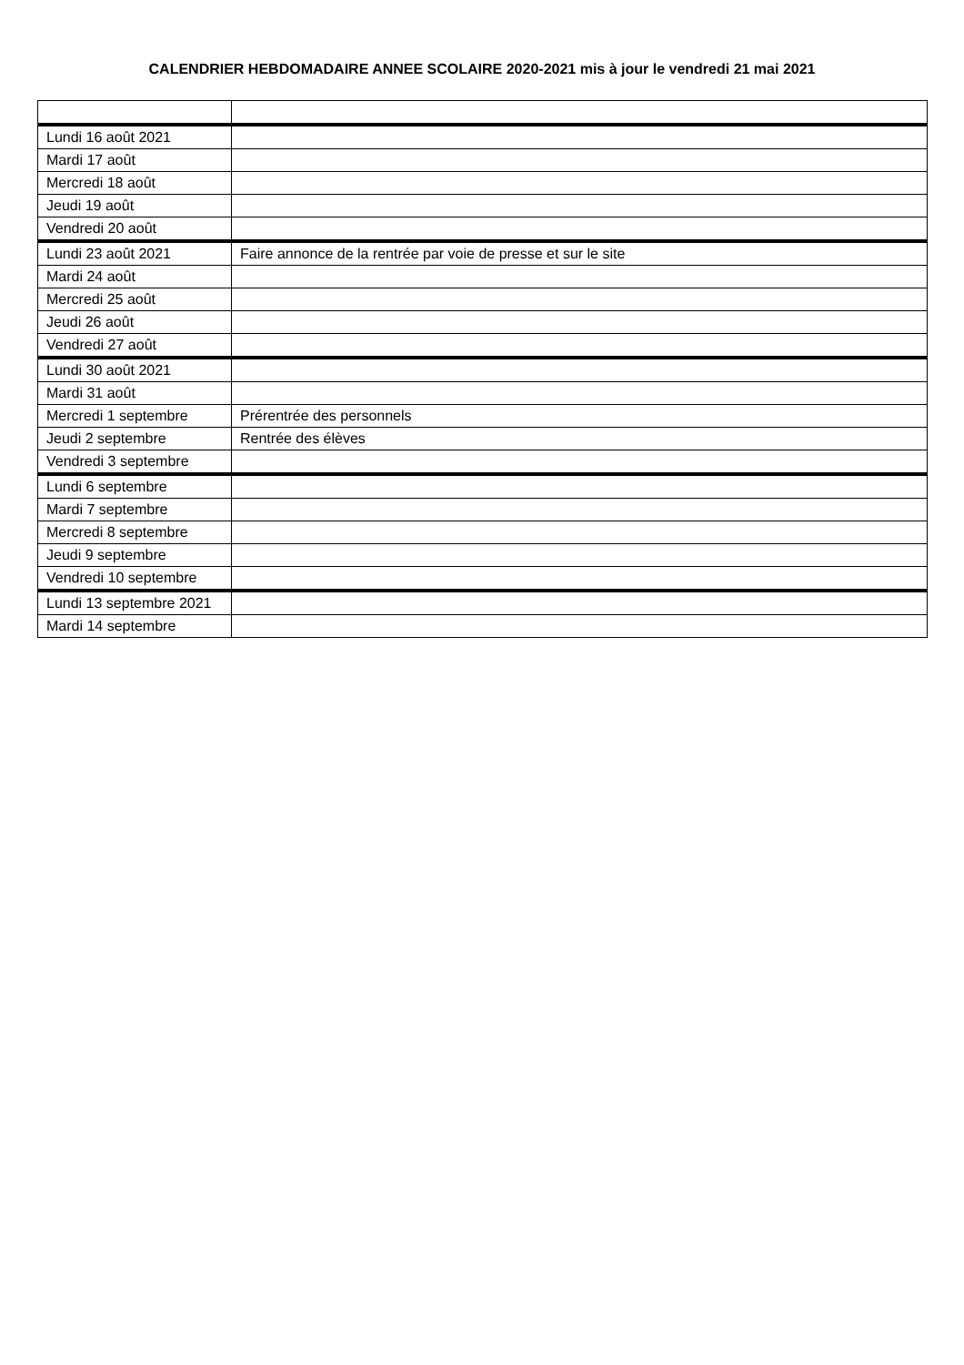CALENDRIER HEBDOMADAIRE ANNEE SCOLAIRE 2020-2021 mis à jour le vendredi 21 mai 2021
| Lundi 16 août 2021 | |
| Mardi 17 août | |
| Mercredi 18 août | |
| Jeudi 19 août | |
| Vendredi 20 août | |
| Lundi 23 août 2021 | Faire annonce de la rentrée par voie de presse et sur le site |
| Mardi 24 août | |
| Mercredi 25 août | |
| Jeudi 26 août | |
| Vendredi 27 août | |
| Lundi 30 août 2021 | |
| Mardi 31 août | |
| Mercredi 1 septembre | Prérentrée des personnels |
| Jeudi 2 septembre | Rentrée des élèves |
| Vendredi 3 septembre | |
| Lundi 6 septembre | |
| Mardi 7 septembre | |
| Mercredi 8 septembre | |
| Jeudi 9 septembre | |
| Vendredi 10 septembre | |
| Lundi 13 septembre 2021 | |
| Mardi 14 septembre | |